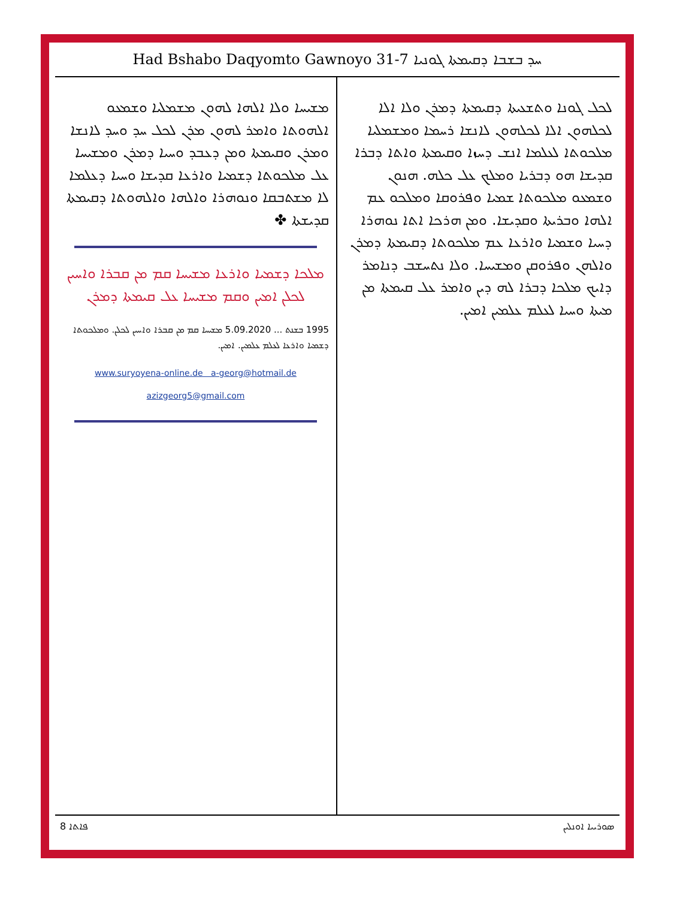Had Bshabo Daqyomto Gawnoyo 31-7 ܚܕ ܒܫܒܐ ܕܩܝܡܬܐ ܓܘܢܝܐ
ܠܟܠ ܓܘܢܐ ܘܬܫܥܝܬܐ ܕܩܝܡܬܐ ܕܡܪܢ ܘܠܐ ܐܠܐ ܠܟܠܗܘܢ ܐܠܐ ܠܟܠܗܘܢ ܠܐܢܫܐ ܪܚܡܐ ܘܡܫܡܠܝܐ ܡܠܟܘܬܐ ܠܥܠܡܐ ܐܢܫ ܕܚܙܐ ܘܩܝܡܬܐ ܘܐܬܐ ܕܒܪܐ ܩܕܝܫܐ ܗܘ ܕܒܪܝܐ ܘܡܠܟ ܥܠ ܟܠܗ. ܗܢܘܢ ܘܫܡܥܘ ܡܠܟܘܬܐ ܫܡܝܐ ܘܦܪܘܩܐ ܘܡܠܟܘ ܥܡ ܐܠܗܐ ܘܒܪܝܬܐ ܘܩܕܝܫܐ. ܘܡܢ ܗܪܟܐ ܐܬܐ ܢܘܗܪܐ ܕܚܝܐ ܘܫܡܝܐ ܘܐܪܥܐ ܥܡ ܡܠܟܘܬܐ ܕܩܝܡܬܐ ܕܡܪܢ ܘܐܠܗܢ ܘܦܪܘܩܢ ܘܡܫܝܚܐ. ܘܠܐ ܢܬܚܫܒ ܕܢܐܡܪ ܕܐܝܟ ܡܠܟܐ ܕܒܪܐ ܠܗ ܕܝܢ ܘܐܡܪ ܥܠ ܩܝܡܬܐ ܡܢ ܡܝܬܐ ܘܚܝܐ ܠܥܠܡ ܥܠܡܝܢ ܐܡܝܢ.
ܡܫܝܚܐ ܘܠܐ ܐܠܗܐ ܠܗܘܢ ܡܫܡܠܝܐ ܘܫܡܥܘ ܐܠܗܘܬܐ ܘܐܡܪ ܠܗܘܢ ܡܪܢ ܠܟܠ ܚܕ ܘܚܕ ܠܐܢܫܐ ܘܡܪܢ ܘܩܝܡܬܐ ܘܡܢ ܕܥܒܕ ܘܚܝܐ ܕܡܪܢ ܘܡܫܝܚܐ ܥܠ ܡܠܟܘܬܐ ܕܫܡܝܐ ܘܐܪܥܐ ܩܕܝܫܐ ܘܚܝܐ ܕܥܠܡܐ ܠܐ ܡܫܬܒܩܐ ܘܢܘܗܪܐ ܘܐܠܗܐ ܘܐܠܗܘܬܐ ܕܩܝܡܬܐ ܩܕܝܫܬܐ ✤
ܡܠܟܐ ܕܫܡܝܐ ܘܐܪܥܐ ܡܫܝܚܐ ܩܡ ܡܢ ܩܒܪܐ ܘܐܚܝܢ ܠܟܠܢ ܐܡܝܢ ܘܩܡ ܡܫܝܚܐ ܥܠ ܩܝܡܬܐ ܕܡܪܢ
1995 ܒܫܢܬ ... 5.09.2020 ܡܫܝܚܐ ܩܡ ܡܢ ܩܒܪܐ ܘܐܚܝܢ ܠܟܠܢ. ܘܡܠܟܘܬܐ ܕܫܡܝܐ ܘܐܪܥܐ ܠܥܠܡ ܥܠܡܝܢ. ܐܡܝܢ.
www.suryoyena-online.de a-georg@hotmail.de
azizgeorg5@gmail.com
8 ܦܐܬܐ ܣܘܪܝܝܐ ܐܘܢܠܝܢ